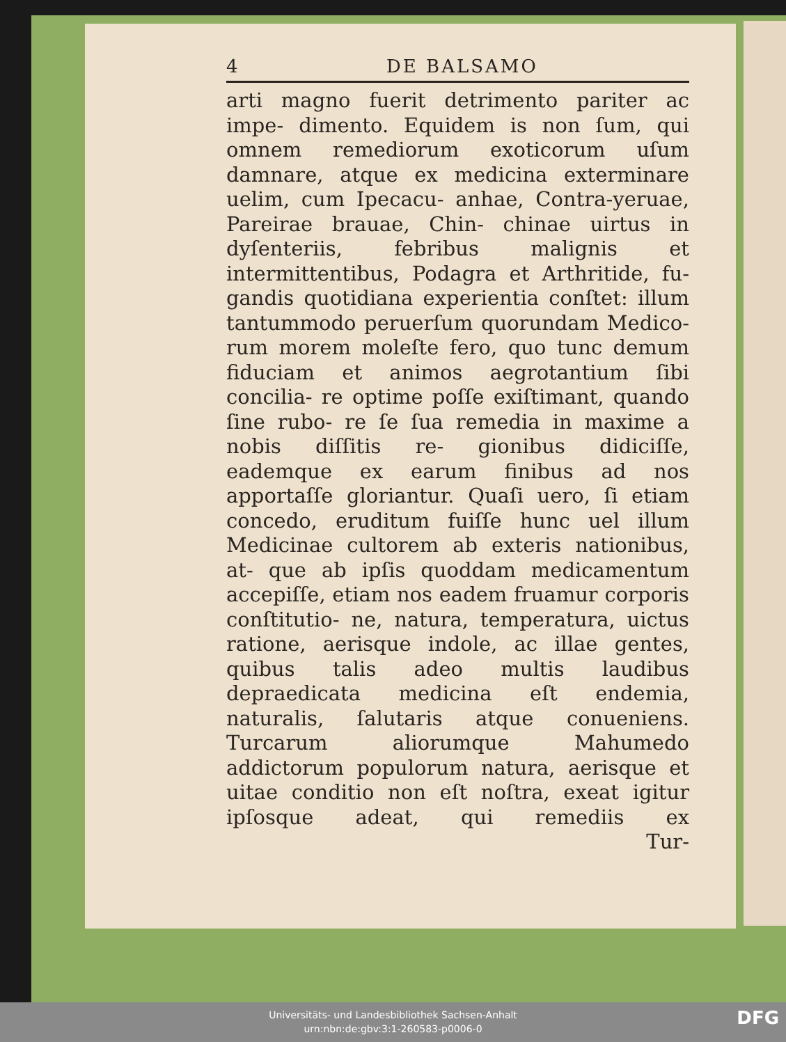4 DE BALSAMO
arti magno fuerit detrimento pariter ac impe- dimento. Equidem is non ſum, qui omnem remediorum exoticorum uſum damnare, atque ex medicina exterminare uelim, cum Ipecacu- anhae, Contra-yeruae, Pareirae brauae, Chin- chinae uirtus in dyſenteriis, febribus malignis et intermittentibus, Podagra et Arthritide, fu- gandis quotidiana experientia conſtet: illum tantummodo peruerſum quorundam Medico- rum morem moleſte fero, quo tunc demum fiduciam et animos aegrotantium ſibi concilia- re optime poſſe exiſtimant, quando ſine rubo- re ſe ſua remedia in maxime a nobis diſſitis re- gionibus didiciſſe, eademque ex earum finibus ad nos apportaſſe gloriantur. Quaſi uero, ſi etiam concedo, eruditum fuiſſe hunc uel illum Medicinae cultorem ab exteris nationibus, at- que ab ipſis quoddam medicamentum accepiſſe, etiam nos eadem fruamur corporis conſtitutio- ne, natura, temperatura, uictus ratione, aerisque indole, ac illae gentes, quibus talis adeo multis laudibus depraedicata medicina eſt endemia, naturalis, ſalutaris atque conueniens. Turcarum aliorumque Mahumedo addictorum populorum natura, aerisque et uitae conditio non eſt noſtra, exeat igitur ipſosque adeat, qui remediis ex
Tur-
Universitäts- und Landesbibliothek Sachsen-Anhalt
urn:nbn:de:gbv:3:1-260583-p0006-0
DFG